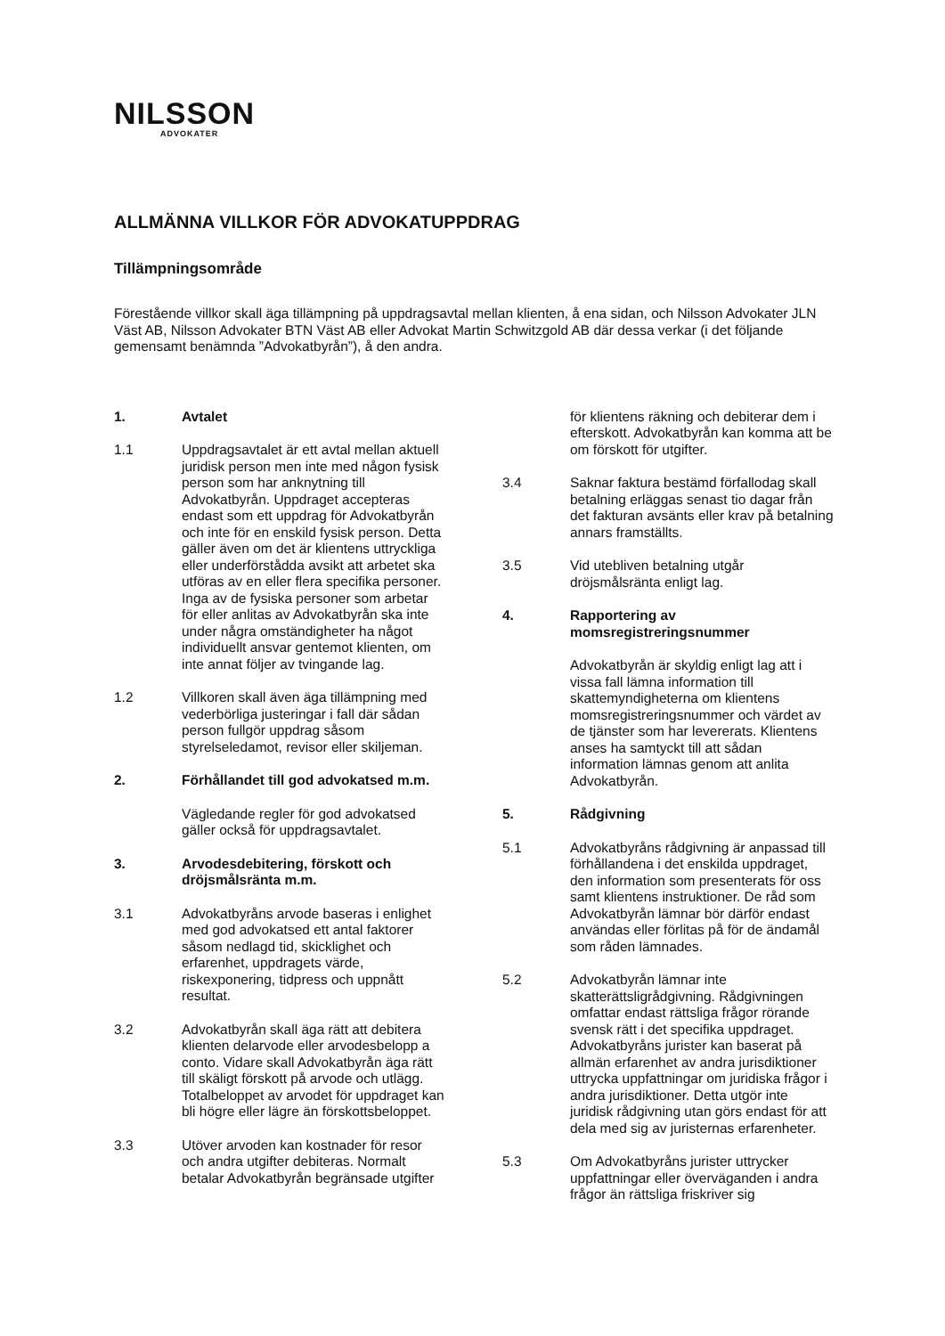NILSSON
ADVOKATER
ALLMÄNNA VILLKOR FÖR ADVOKATUPPDRAG
Tillämpningsområde
Förestående villkor skall äga tillämpning på uppdragsavtal mellan klienten, å ena sidan, och Nilsson Advokater JLN Väst AB, Nilsson Advokater BTN Väst AB eller Advokat Martin Schwitzgold AB där dessa verkar (i det följande gemensamt benämnda ”Advokatbyrån”), å den andra.
1. Avtalet
1.1 Uppdragsavtalet är ett avtal mellan aktuell juridisk person men inte med någon fysisk person som har anknytning till Advokatbyrån. Uppdraget accepteras endast som ett uppdrag för Advokatbyrån och inte för en enskild fysisk person. Detta gäller även om det är klientens uttryckliga eller underförstådda avsikt att arbetet ska utföras av en eller flera specifika personer. Inga av de fysiska personer som arbetar för eller anlitas av Advokatbyrån ska inte under några omständigheter ha något individuellt ansvar gentemot klienten, om inte annat följer av tvingande lag.
1.2 Villkoren skall även äga tillämpning med vederbörliga justeringar i fall där sådan person fullgör uppdrag såsom styrelseledamot, revisor eller skiljeman.
2. Förhållandet till god advokatsed m.m.
Vägledande regler för god advokatsed gäller också för uppdragsavtalet.
3. Arvodesdebitering, förskott och dröjsmålsränta m.m.
3.1 Advokatbyråns arvode baseras i enlighet med god advokatsed ett antal faktorer såsom nedlagd tid, skicklighet och erfarenhet, uppdragets värde, riskexponering, tidpress och uppnått resultat.
3.2 Advokatbyrån skall äga rätt att debitera klienten delarvode eller arvodesbelopp a conto. Vidare skall Advokatbyrån äga rätt till skäligt förskott på arvode och utlägg. Totalbeloppet av arvodet för uppdraget kan bli högre eller lägre än förskottsbeloppet.
3.3 Utöver arvoden kan kostnader för resor och andra utgifter debiteras. Normalt betalar Advokatbyrån begränsade utgifter
för klientens räkning och debiterar dem i efterskott. Advokatbyrån kan komma att be om förskott för utgifter.
3.4 Saknar faktura bestämd förfallodag skall betalning erläggas senast tio dagar från det fakturan avsänts eller krav på betalning annars framställts.
3.5 Vid utebliven betalning utgår dröjsmålsränta enligt lag.
4. Rapportering av momsregistreringsnummer
Advokatbyrån är skyldig enligt lag att i vissa fall lämna information till skattemyndigheterna om klientens momsregistreringsnummer och värdet av de tjänster som har levererats. Klientens anses ha samtyckt till att sådan information lämnas genom att anlita Advokatbyrån.
5. Rådgivning
5.1 Advokatbyråns rådgivning är anpassad till förhållandena i det enskilda uppdraget, den information som presenterats för oss samt klientens instruktioner. De råd som Advokatbyrån lämnar bör därför endast användas eller förlitas på för de ändamål som råden lämnades.
5.2 Advokatbyrån lämnar inte skatterättsligrådgivning. Rådgivningen omfattar endast rättsliga frågor rörande svensk rätt i det specifika uppdraget. Advokatbyråns jurister kan baserat på allmän erfarenhet av andra jurisdiktioner uttrycka uppfattningar om juridiska frågor i andra jurisdiktioner. Detta utgör inte juridisk rådgivning utan görs endast för att dela med sig av juristernas erfarenheter.
5.3 Om Advokatbyråns jurister uttrycker uppfattningar eller överväganden i andra frågor än rättsliga friskriver sig